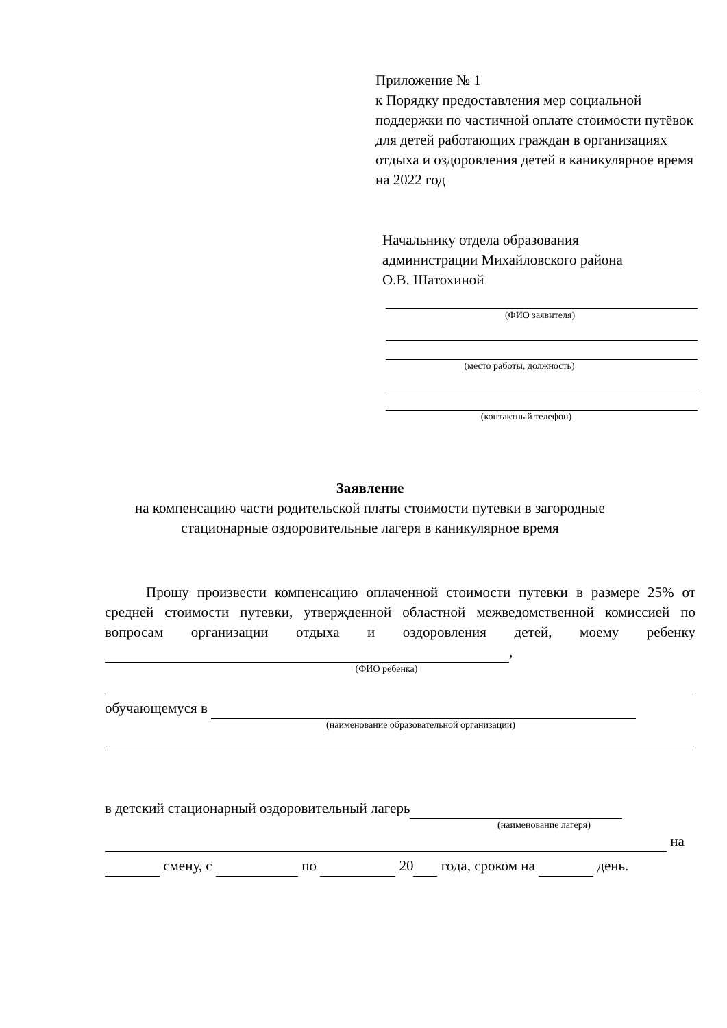Приложение № 1
к Порядку предоставления мер социальной поддержки по частичной оплате стоимости путёвок для детей работающих граждан в организациях отдыха и оздоровления детей в каникулярное время на 2022 год
Начальнику отдела образования
администрации Михайловского района
О.В. Шатохиной
(ФИО заявителя)
(место работы, должность)
(контактный телефон)
Заявление
на компенсацию части родительской платы стоимости путевки в загородные стационарные оздоровительные лагеря в каникулярное время
Прошу произвести компенсацию оплаченной стоимости путевки в размере 25% от средней стоимости путевки, утвержденной областной межведомственной комиссией по вопросам организации отдыха и оздоровления детей, моему ребенку ,
(ФИО ребенка)
обучающемуся в
(наименование образовательной организации)
в детский стационарный оздоровительный лагерь
(наименование лагеря)
на
смену, с по 20 года, сроком на день.